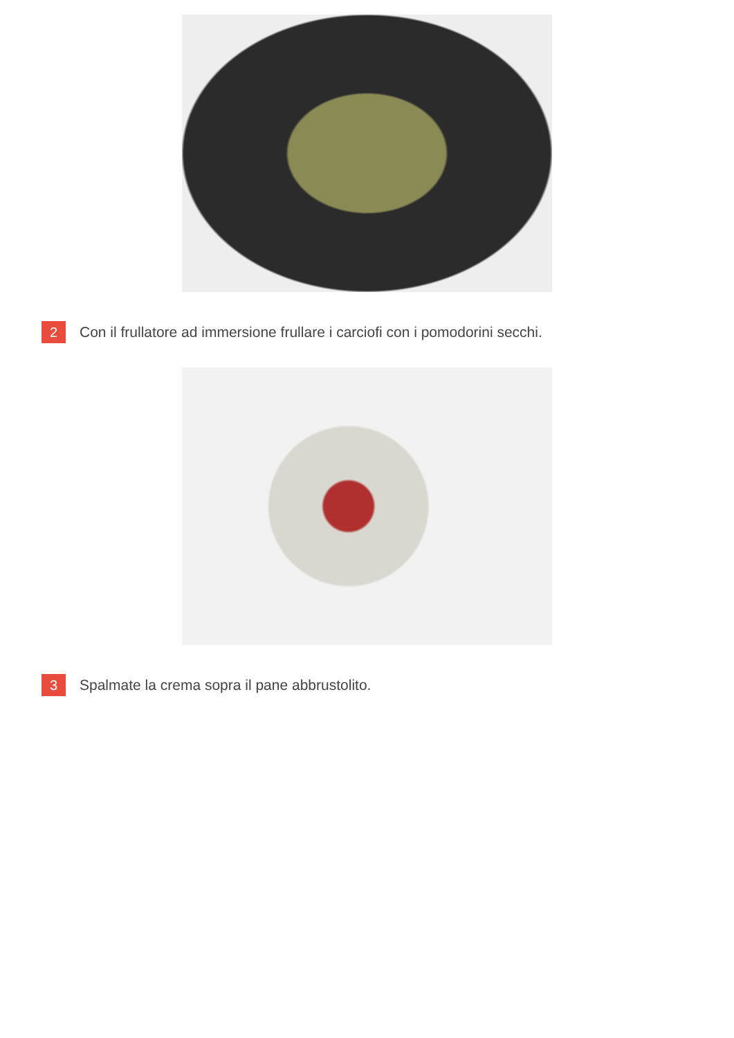2
Con il frullatore ad immersione frullare i carciofi con i pomodorini secchi.
3
Spalmate la crema sopra il pane abbrustolito.